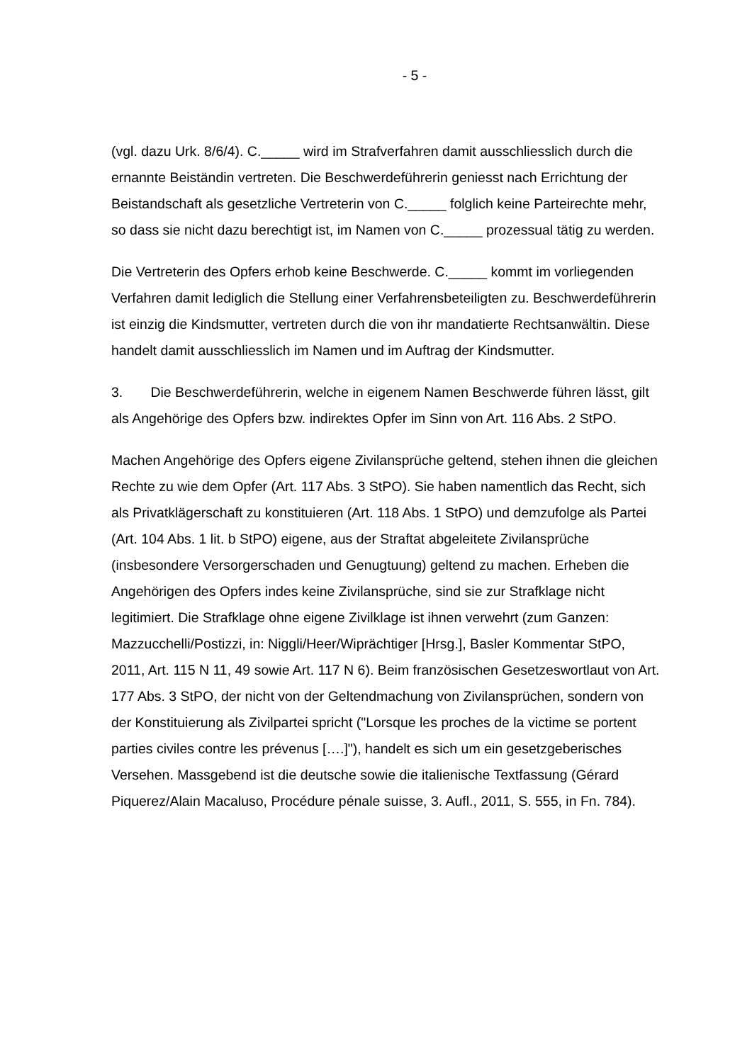- 5 -
(vgl. dazu Urk. 8/6/4). C._____ wird im Strafverfahren damit ausschliesslich durch die ernannte Beiständin vertreten. Die Beschwerdeführerin geniesst nach Errichtung der Beistandschaft als gesetzliche Vertreterin von C._____ folglich keine Parteirechte mehr, so dass sie nicht dazu berechtigt ist, im Namen von C._____ prozessual tätig zu werden.
Die Vertreterin des Opfers erhob keine Beschwerde. C._____ kommt im vorliegenden Verfahren damit lediglich die Stellung einer Verfahrensbeteiligten zu. Beschwerdeführerin ist einzig die Kindsmutter, vertreten durch die von ihr mandatierte Rechtsanwältin. Diese handelt damit ausschliesslich im Namen und im Auftrag der Kindsmutter.
3. Die Beschwerdeführerin, welche in eigenem Namen Beschwerde führen lässt, gilt als Angehörige des Opfers bzw. indirektes Opfer im Sinn von Art. 116 Abs. 2 StPO.
Machen Angehörige des Opfers eigene Zivilansprüche geltend, stehen ihnen die gleichen Rechte zu wie dem Opfer (Art. 117 Abs. 3 StPO). Sie haben namentlich das Recht, sich als Privatklägerschaft zu konstituieren (Art. 118 Abs. 1 StPO) und demzufolge als Partei (Art. 104 Abs. 1 lit. b StPO) eigene, aus der Straftat abgeleitete Zivilansprüche (insbesondere Versorgerschaden und Genugtuung) geltend zu machen. Erheben die Angehörigen des Opfers indes keine Zivilansprüche, sind sie zur Strafklage nicht legitimiert. Die Strafklage ohne eigene Zivilklage ist ihnen verwehrt (zum Ganzen: Mazzucchelli/Postizzi, in: Niggli/Heer/Wiprächtiger [Hrsg.], Basler Kommentar StPO, 2011, Art. 115 N 11, 49 sowie Art. 117 N 6). Beim französischen Gesetzeswortlaut von Art. 177 Abs. 3 StPO, der nicht von der Geltendmachung von Zivilansprüchen, sondern von der Konstituierung als Zivilpartei spricht ("Lorsque les proches de la victime se portent parties civiles contre les prévenus [….]"), handelt es sich um ein gesetzgeberisches Versehen. Massgebend ist die deutsche sowie die italienische Textfassung (Gérard Piquerez/Alain Macaluso, Procédure pénale suisse, 3. Aufl., 2011, S. 555, in Fn. 784).